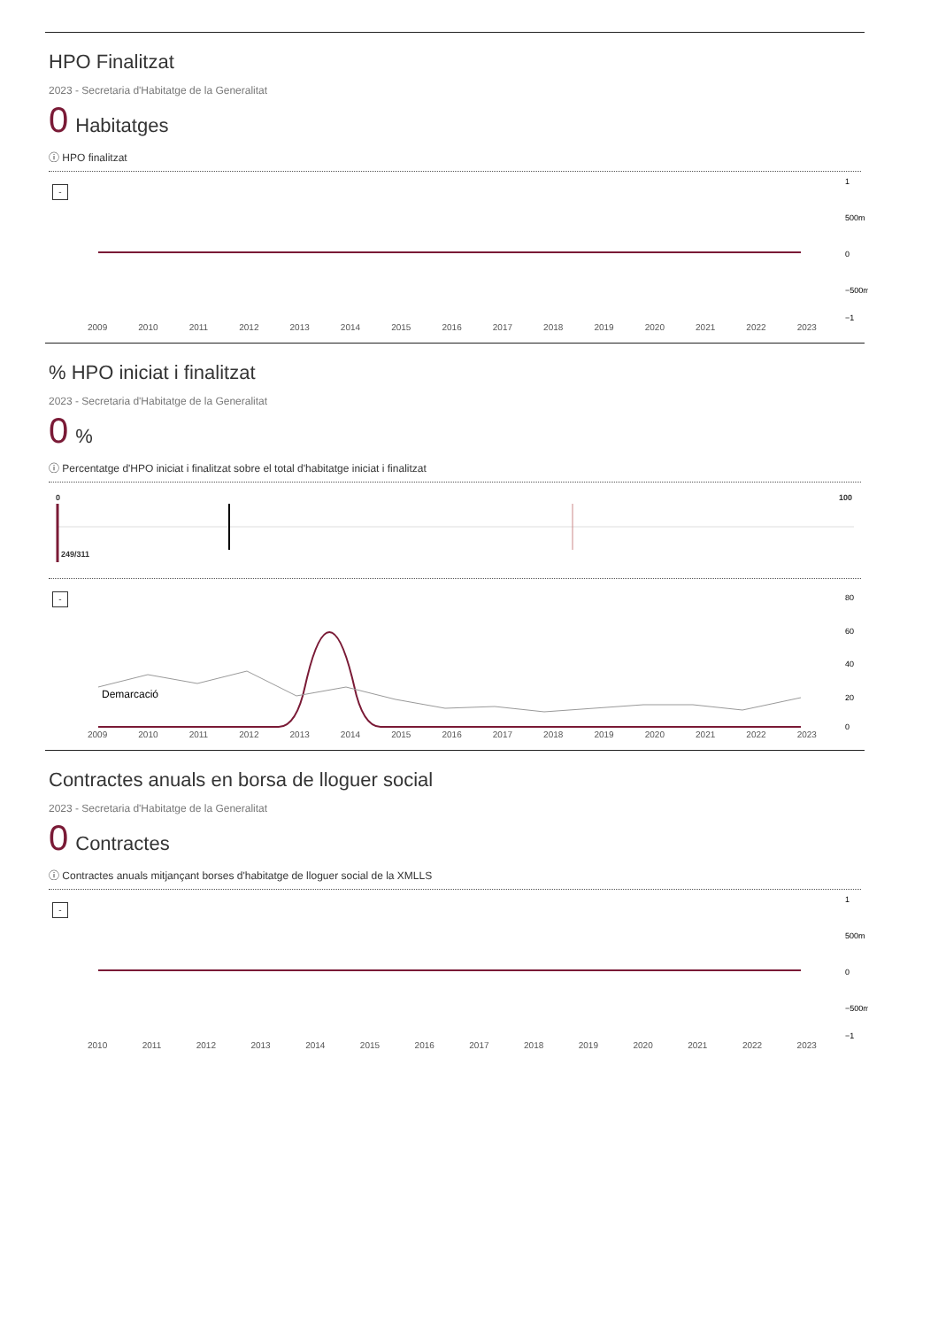HPO Finalitzat
2023 - Secretaria d'Habitatge de la Generalitat
0 Habitatges
ⓘ HPO finalitzat
-
1
500m
0
−500m
−1
2009 2010 2011 2012 2013 2014 2015 2016 2017 2018 2019 2020 2021 2022 2023
% HPO iniciat i finalitzat
2023 - Secretaria d'Habitatge de la Generalitat
0%
ⓘ Percentatge d'HPO iniciat i finalitzat sobre el total d'habitatge iniciat i finalitzat
0 100
249/311
-
Demarcació
80
60
40
20
0
2009 2010 2011 2012 2013 2014 2015 2016 2017 2018 2019 2020 2021 2022 2023
Contractes anuals en borsa de lloguer social
2023 - Secretaria d'Habitatge de la Generalitat
0 Contractes
ⓘ Contractes anuals mitjançant borses d'habitatge de lloguer social de la XMLLS
-
1
500m
0
−500m
−1
2010 2011 2012 2013 2014 2015 2016 2017 2018 2019 2020 2021 2022 2023